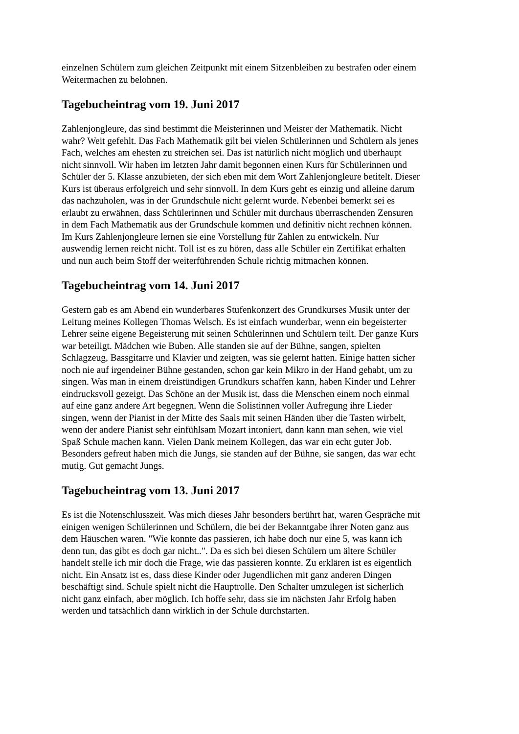einzelnen Schülern zum gleichen Zeitpunkt mit einem Sitzenbleiben zu bestrafen oder einem
Weitermachen zu belohnen.
Tagebucheintrag vom 19. Juni 2017
Zahlenjongleure, das sind bestimmt die Meisterinnen und Meister der Mathematik. Nicht
wahr? Weit gefehlt. Das Fach Mathematik gilt bei vielen Schülerinnen und Schülern als jenes
Fach, welches am ehesten zu streichen sei. Das ist natürlich nicht möglich und überhaupt
nicht sinnvoll. Wir haben im letzten Jahr damit begonnen einen Kurs für Schülerinnen und
Schüler der 5. Klasse anzubieten, der sich eben mit dem Wort Zahlenjongleure betitelt. Dieser
Kurs ist überaus erfolgreich und sehr sinnvoll. In dem Kurs geht es einzig und alleine darum
das nachzuholen, was in der Grundschule nicht gelernt wurde. Nebenbei bemerkt sei es
erlaubt zu erwähnen, dass Schülerinnen und Schüler mit durchaus überraschenden Zensuren
in dem Fach Mathematik aus der Grundschule kommen und definitiv nicht rechnen können.
Im Kurs Zahlenjongleure lernen sie eine Vorstellung für Zahlen zu entwickeln. Nur
auswendig lernen reicht nicht. Toll ist es zu hören, dass alle Schüler ein Zertifikat erhalten
und nun auch beim Stoff der weiterführenden Schule richtig mitmachen können.
Tagebucheintrag vom 14. Juni 2017
Gestern gab es am Abend ein wunderbares Stufenkonzert des Grundkurses Musik unter der
Leitung meines Kollegen Thomas Welsch. Es ist einfach wunderbar, wenn ein begeisterter
Lehrer seine eigene Begeisterung mit seinen Schülerinnen und Schülern teilt. Der ganze Kurs
war beteiligt. Mädchen wie Buben. Alle standen sie auf der Bühne, sangen, spielten
Schlagzeug, Bassgitarre und Klavier und zeigten, was sie gelernt hatten. Einige hatten sicher
noch nie auf irgendeiner Bühne gestanden, schon gar kein Mikro in der Hand gehabt, um zu
singen. Was man in einem dreistündigen Grundkurs schaffen kann, haben Kinder und Lehrer
eindrucksvoll gezeigt. Das Schöne an der Musik ist, dass die Menschen einem noch einmal
auf eine ganz andere Art begegnen. Wenn die Solistinnen voller Aufregung ihre Lieder
singen, wenn der Pianist in der Mitte des Saals mit seinen Händen über die Tasten wirbelt,
wenn der andere Pianist sehr einfühlsam Mozart intoniert, dann kann man sehen, wie viel
Spaß Schule machen kann. Vielen Dank meinem Kollegen, das war ein echt guter Job.
Besonders gefreut haben mich die Jungs, sie standen auf der Bühne, sie sangen, das war echt
mutig. Gut gemacht Jungs.
Tagebucheintrag vom 13. Juni 2017
Es ist die Notenschlusszeit. Was mich dieses Jahr besonders berührt hat, waren Gespräche mit
einigen wenigen Schülerinnen und Schülern, die bei der Bekanntgabe ihrer Noten ganz aus
dem Häuschen waren. "Wie konnte das passieren, ich habe doch nur eine 5, was kann ich
denn tun, das gibt es doch gar nicht..". Da es sich bei diesen Schülern um ältere Schüler
handelt stelle ich mir doch die Frage, wie das passieren konnte. Zu erklären ist es eigentlich
nicht. Ein Ansatz ist es, dass diese Kinder oder Jugendlichen mit ganz anderen Dingen
beschäftigt sind. Schule spielt nicht die Hauptrolle. Den Schalter umzulegen ist sicherlich
nicht ganz einfach, aber möglich. Ich hoffe sehr, dass sie im nächsten Jahr Erfolg haben
werden und tatsächlich dann wirklich in der Schule durchstarten.